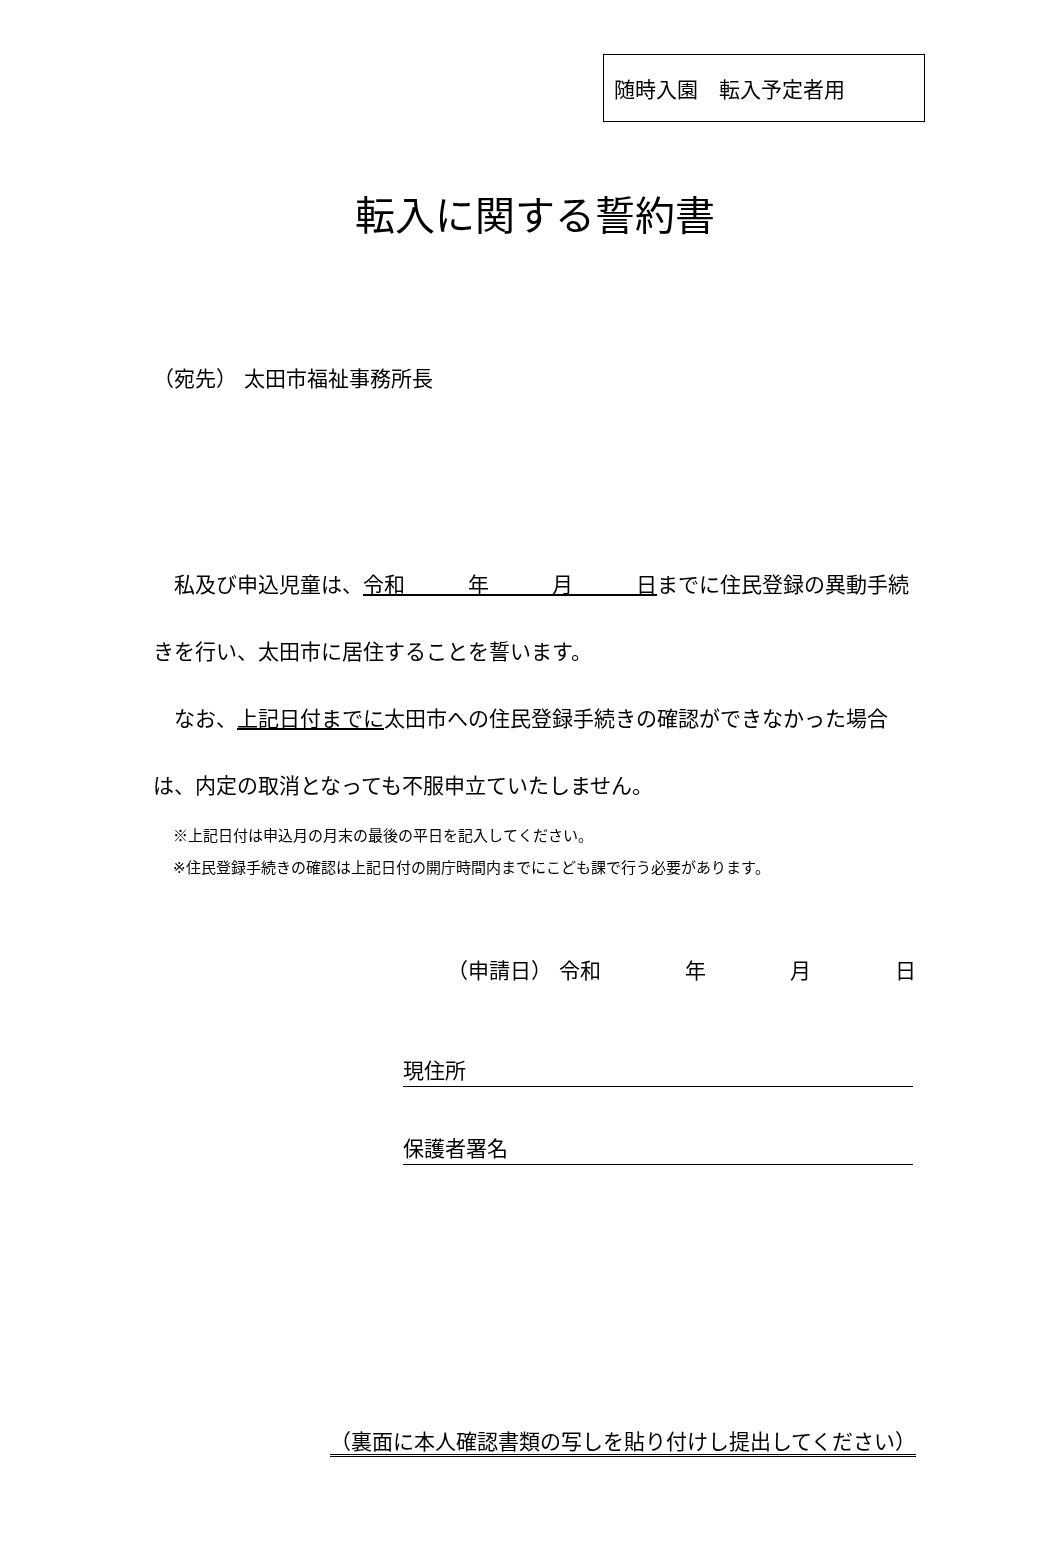随時入園　転入予定者用
転入に関する誓約書
（宛先） 太田市福祉事務所長
　私及び申込児童は、令和　　　年　　　月　　　日までに住民登録の異動手続きを行い、太田市に居住することを誓います。
　なお、上記日付までに太田市への住民登録手続きの確認ができなかった場合は、内定の取消となっても不服申立ていたしません。
※上記日付は申込月の月末の最後の平日を記入してください。
※住民登録手続きの確認は上記日付の開庁時間内までにこども課で行う必要があります。
（申請日） 令和　　　　年　　　　月　　　　日
現住所
保護者署名
（裏面に本人確認書類の写しを貼り付けし提出してください）